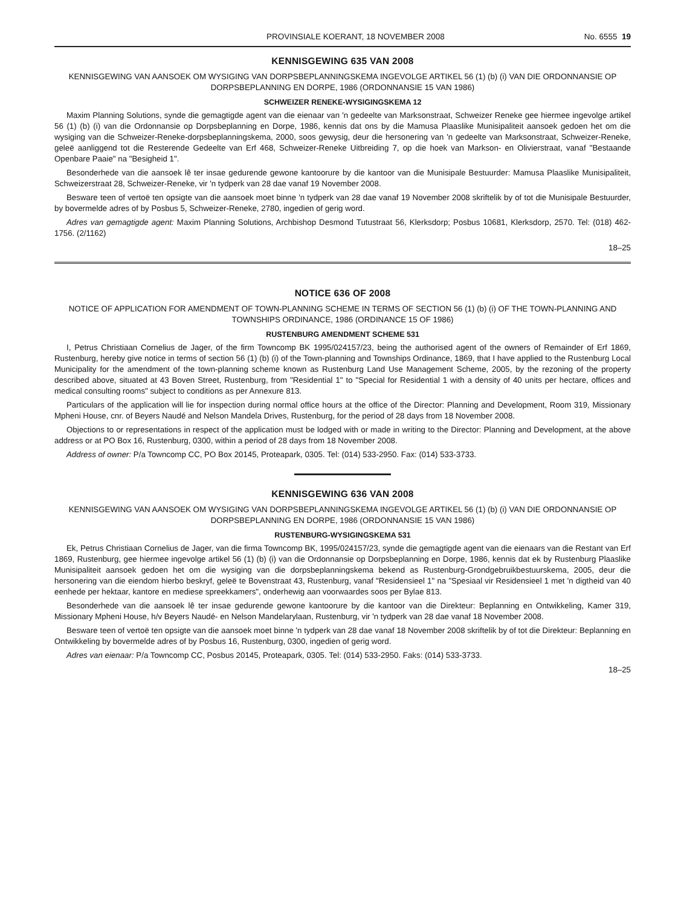PROVINSIALE KOERANT, 18 NOVEMBER 2008 No. 6555 19
KENNISGEWING 635 VAN 2008
KENNISGEWING VAN AANSOEK OM WYSIGING VAN DORPSBEPLANNINGSKEMA INGEVOLGE ARTIKEL 56 (1) (b) (i) VAN DIE ORDONNANSIE OP DORPSBEPLANNING EN DORPE, 1986 (ORDONNANSIE 15 VAN 1986)
SCHWEIZER RENEKE-WYSIGINGSKEMA 12
Maxim Planning Solutions, synde die gemagtigde agent van die eienaar van 'n gedeelte van Marksonstraat, Schweizer Reneke gee hiermee ingevolge artikel 56 (1) (b) (i) van die Ordonnansie op Dorpsbeplanning en Dorpe, 1986, kennis dat ons by die Mamusa Plaaslike Munisipaliteit aansoek gedoen het om die wysiging van die Schweizer-Reneke-dorpsbeplanningskema, 2000, soos gewysig, deur die hersonering van 'n gedeelte van Marksonstraat, Schweizer-Reneke, geleë aanliggend tot die Resterende Gedeelte van Erf 468, Schweizer-Reneke Uitbreiding 7, op die hoek van Markson- en Olivierstraat, vanaf "Bestaande Openbare Paaie" na "Besigheid 1".
Besonderhede van die aansoek lê ter insae gedurende gewone kantoorure by die kantoor van die Munisipale Bestuurder: Mamusa Plaaslike Munisipaliteit, Schweizerstraat 28, Schweizer-Reneke, vir 'n tydperk van 28 dae vanaf 19 November 2008.
Besware teen of vertoë ten opsigte van die aansoek moet binne 'n tydperk van 28 dae vanaf 19 November 2008 skriftelik by of tot die Munisipale Bestuurder, by bovermelde adres of by Posbus 5, Schweizer-Reneke, 2780, ingedien of gerig word.
Adres van gemagtigde agent: Maxim Planning Solutions, Archbishop Desmond Tutustraat 56, Klerksdorp; Posbus 10681, Klerksdorp, 2570. Tel: (018) 462-1756. (2/1162)
18–25
NOTICE 636 OF 2008
NOTICE OF APPLICATION FOR AMENDMENT OF TOWN-PLANNING SCHEME IN TERMS OF SECTION 56 (1) (b) (i) OF THE TOWN-PLANNING AND TOWNSHIPS ORDINANCE, 1986 (ORDINANCE 15 OF 1986)
RUSTENBURG AMENDMENT SCHEME 531
I, Petrus Christiaan Cornelius de Jager, of the firm Towncomp BK 1995/024157/23, being the authorised agent of the owners of Remainder of Erf 1869, Rustenburg, hereby give notice in terms of section 56 (1) (b) (i) of the Town-planning and Townships Ordinance, 1869, that I have applied to the Rustenburg Local Municipality for the amendment of the town-planning scheme known as Rustenburg Land Use Management Scheme, 2005, by the rezoning of the property described above, situated at 43 Boven Street, Rustenburg, from "Residential 1" to "Special for Residential 1 with a density of 40 units per hectare, offices and medical consulting rooms" subject to conditions as per Annexure 813.
Particulars of the application will lie for inspection during normal office hours at the office of the Director: Planning and Development, Room 319, Missionary Mpheni House, cnr. of Beyers Naudé and Nelson Mandela Drives, Rustenburg, for the period of 28 days from 18 November 2008.
Objections to or representations in respect of the application must be lodged with or made in writing to the Director: Planning and Development, at the above address or at PO Box 16, Rustenburg, 0300, within a period of 28 days from 18 November 2008.
Address of owner: P/a Towncomp CC, PO Box 20145, Proteapark, 0305. Tel: (014) 533-2950. Fax: (014) 533-3733.
KENNISGEWING 636 VAN 2008
KENNISGEWING VAN AANSOEK OM WYSIGING VAN DORPSBEPLANNINGSKEMA INGEVOLGE ARTIKEL 56 (1) (b) (i) VAN DIE ORDONNANSIE OP DORPSBEPLANNING EN DORPE, 1986 (ORDONNANSIE 15 VAN 1986)
RUSTENBURG-WYSIGINGSKEMA 531
Ek, Petrus Christiaan Cornelius de Jager, van die firma Towncomp BK, 1995/024157/23, synde die gemagtigde agent van die eienaars van die Restant van Erf 1869, Rustenburg, gee hiermee ingevolge artikel 56 (1) (b) (i) van die Ordonnansie op Dorpsbeplanning en Dorpe, 1986, kennis dat ek by Rustenburg Plaaslike Munisipaliteit aansoek gedoen het om die wysiging van die dorpsbeplanningskema bekend as Rustenburg-Grondgebruikbestuurskema, 2005, deur die hersonering van die eiendom hierbo beskryf, geleë te Bovenstraat 43, Rustenburg, vanaf "Residensieel 1" na "Spesiaal vir Residensieel 1 met 'n digtheid van 40 eenhede per hektaar, kantore en mediese spreekkamers", onderhewig aan voorwaardes soos per Bylae 813.
Besonderhede van die aansoek lê ter insae gedurende gewone kantoorure by die kantoor van die Direkteur: Beplanning en Ontwikkeling, Kamer 319, Missionary Mpheni House, h/v Beyers Naudé- en Nelson Mandelarylaan, Rustenburg, vir 'n tydperk van 28 dae vanaf 18 November 2008.
Besware teen of vertoë ten opsigte van die aansoek moet binne 'n tydperk van 28 dae vanaf 18 November 2008 skriftelik by of tot die Direkteur: Beplanning en Ontwikkeling by bovermelde adres of by Posbus 16, Rustenburg, 0300, ingedien of gerig word.
Adres van eienaar: P/a Towncomp CC, Posbus 20145, Proteapark, 0305. Tel: (014) 533-2950. Faks: (014) 533-3733.
18–25